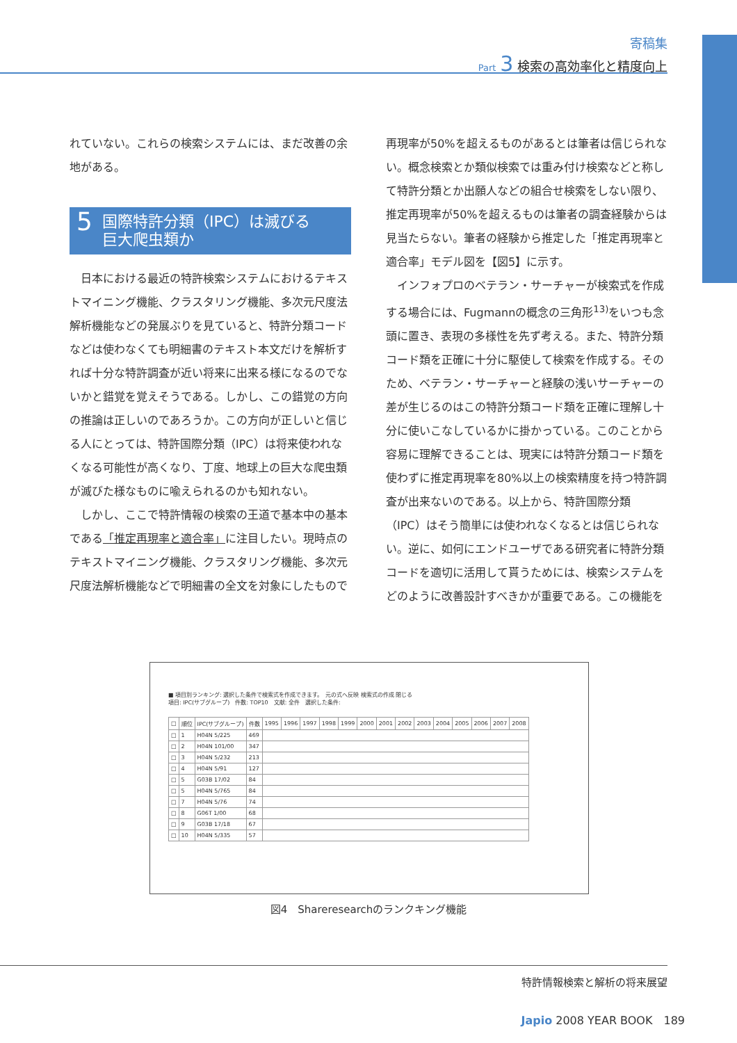寄稿集
Part 3 検索の高効率化と精度向上
れていない。これらの検索システムには、まだ改善の余地がある。
5 国際特許分類（IPC）は滅びる
巨大爬虫類か
　日本における最近の特許検索システムにおけるテキストマイニング機能、クラスタリング機能、多次元尺度法解析機能などの発展ぶりを見ていると、特許分類コードなどは使わなくても明細書のテキスト本文だけを解析すれば十分な特許調査が近い将来に出来る様になるのでないかと錯覚を覚えそうである。しかし、この錯覚の方向の推論は正しいのであろうか。この方向が正しいと信じる人にとっては、特許国際分類（IPC）は将来使われなくなる可能性が高くなり、丁度、地球上の巨大な爬虫類が滅びた様なものに喩えられるのかも知れない。
　しかし、ここで特許情報の検索の王道で基本中の基本である「推定再現率と適合率」に注目したい。現時点のテキストマイニング機能、クラスタリング機能、多次元尺度法解析機能などで明細書の全文を対象にしたもので
再現率が50%を超えるものがあるとは筆者は信じられない。概念検索とか類似検索では重み付け検索などと称して特許分類とか出願人などの組合せ検索をしない限り、推定再現率が50%を超えるものは筆者の調査経験からは見当たらない。筆者の経験から推定した「推定再現率と適合率」モデル図を【図5】に示す。
　インフォプロのベテラン・サーチャーが検索式を作成する場合には、Fugmannの概念の三角形<sup>13)</sup>をいつも念頭に置き、表現の多様性を先ず考える。また、特許分類コード類を正確に十分に駆使して検索を作成する。そのため、ベテラン・サーチャーと経験の浅いサーチャーの差が生じるのはこの特許分類コード類を正確に理解し十分に使いこなしているかに掛かっている。このことから容易に理解できることは、現実には特許分類コード類を使わずに推定再現率を80%以上の検索精度を持つ特許調査が出来ないのである。以上から、特許国際分類（IPC）はそう簡単には使われなくなるとは信じられない。逆に、如何にエンドユーザである研究者に特許分類コードを適切に活用して貰うためには、検索システムをどのように改善設計すべきかが重要である。この機能を
■ 項目別ランキング: 選択した条件で検索式を作成できます。　元の式へ反映 検索式の作成 閉じる
項目: IPC(サブグループ)　件数: TOP10　文献: 全件　選択した条件:
| □ | 順位 | IPC(サブグループ) | 件数 | 1995 | 1996 | 1997 | 1998 | 1999 | 2000 | 2001 | 2002 | 2003 | 2004 | 2005 | 2006 | 2007 | 2008 |
| --- | --- | --- | --- | --- | --- | --- | --- | --- | --- | --- | --- | --- | --- | --- | --- | --- | --- |
| □ | 1 | H04N 5/225 | 469 | | | | | | | | | | | | | | |
| □ | 2 | H04N 101/00 | 347 | | | | | | | | | | | | | | |
| □ | 3 | H04N 5/232 | 213 | | | | | | | | | | | | | | |
| □ | 4 | H04N 5/91 | 127 | | | | | | | | | | | | | | |
| □ | 5 | G03B 17/02 | 84 | | | | | | | | | | | | | | |
| □ | 5 | H04N 5/765 | 84 | | | | | | | | | | | | | | |
| □ | 7 | H04N 5/76 | 74 | | | | | | | | | | | | | | |
| □ | 8 | G06T 1/00 | 68 | | | | | | | | | | | | | | |
| □ | 9 | G03B 17/18 | 67 | | | | | | | | | | | | | | |
| □ | 10 | H04N 5/335 | 57 | | | | | | | | | | | | | | |
図4　Shareresearchのランクキング機能
特許情報検索と解析の将来展望
Japio 2008 YEAR BOOK　189